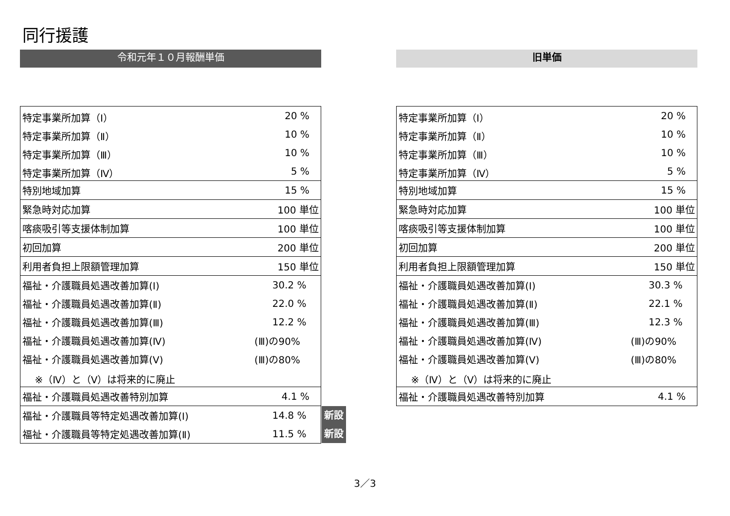同行援護
令和元年１０月報酬単価
| 特定事業所加算（Ⅰ） | 20 % | |
| 特定事業所加算（Ⅱ） | 10 % | |
| 特定事業所加算（Ⅲ） | 10 % | |
| 特定事業所加算（Ⅳ） | 5 % | |
| 特別地域加算 | 15 % | |
| 緊急時対応加算 | 100 単位 | |
| 喀痰吸引等支援体制加算 | 100 単位 | |
| 初回加算 | 200 単位 | |
| 利用者負担上限額管理加算 | 150 単位 | |
| 福祉・介護職員処遇改善加算(Ⅰ) | 30.2 % | |
| 福祉・介護職員処遇改善加算(Ⅱ) | 22.0 % | |
| 福祉・介護職員処遇改善加算(Ⅲ) | 12.2 % | |
| 福祉・介護職員処遇改善加算(Ⅳ) | (Ⅲ)の90% | |
| 福祉・介護職員処遇改善加算(Ⅴ) | (Ⅲ)の80% | |
| ※（Ⅳ）と（Ⅴ）は将来的に廃止 | | |
| 福祉・介護職員処遇改善特別加算 | 4.1 % | |
| 福祉・介護職員等特定処遇改善加算(Ⅰ) | 14.8 % | 新設 |
| 福祉・介護職員等特定処遇改善加算(Ⅱ) | 11.5 % | 新設 |
旧単価
| 特定事業所加算（Ⅰ） | 20 % |
| 特定事業所加算（Ⅱ） | 10 % |
| 特定事業所加算（Ⅲ） | 10 % |
| 特定事業所加算（Ⅳ） | 5 % |
| 特別地域加算 | 15 % |
| 緊急時対応加算 | 100 単位 |
| 喀痰吸引等支援体制加算 | 100 単位 |
| 初回加算 | 200 単位 |
| 利用者負担上限額管理加算 | 150 単位 |
| 福祉・介護職員処遇改善加算(Ⅰ) | 30.3 % |
| 福祉・介護職員処遇改善加算(Ⅱ) | 22.1 % |
| 福祉・介護職員処遇改善加算(Ⅲ) | 12.3 % |
| 福祉・介護職員処遇改善加算(Ⅳ) | (Ⅲ)の90% |
| 福祉・介護職員処遇改善加算(Ⅴ) | (Ⅲ)の80% |
| ※（Ⅳ）と（Ⅴ）は将来的に廃止 | |
| 福祉・介護職員処遇改善特別加算 | 4.1 % |
3／3